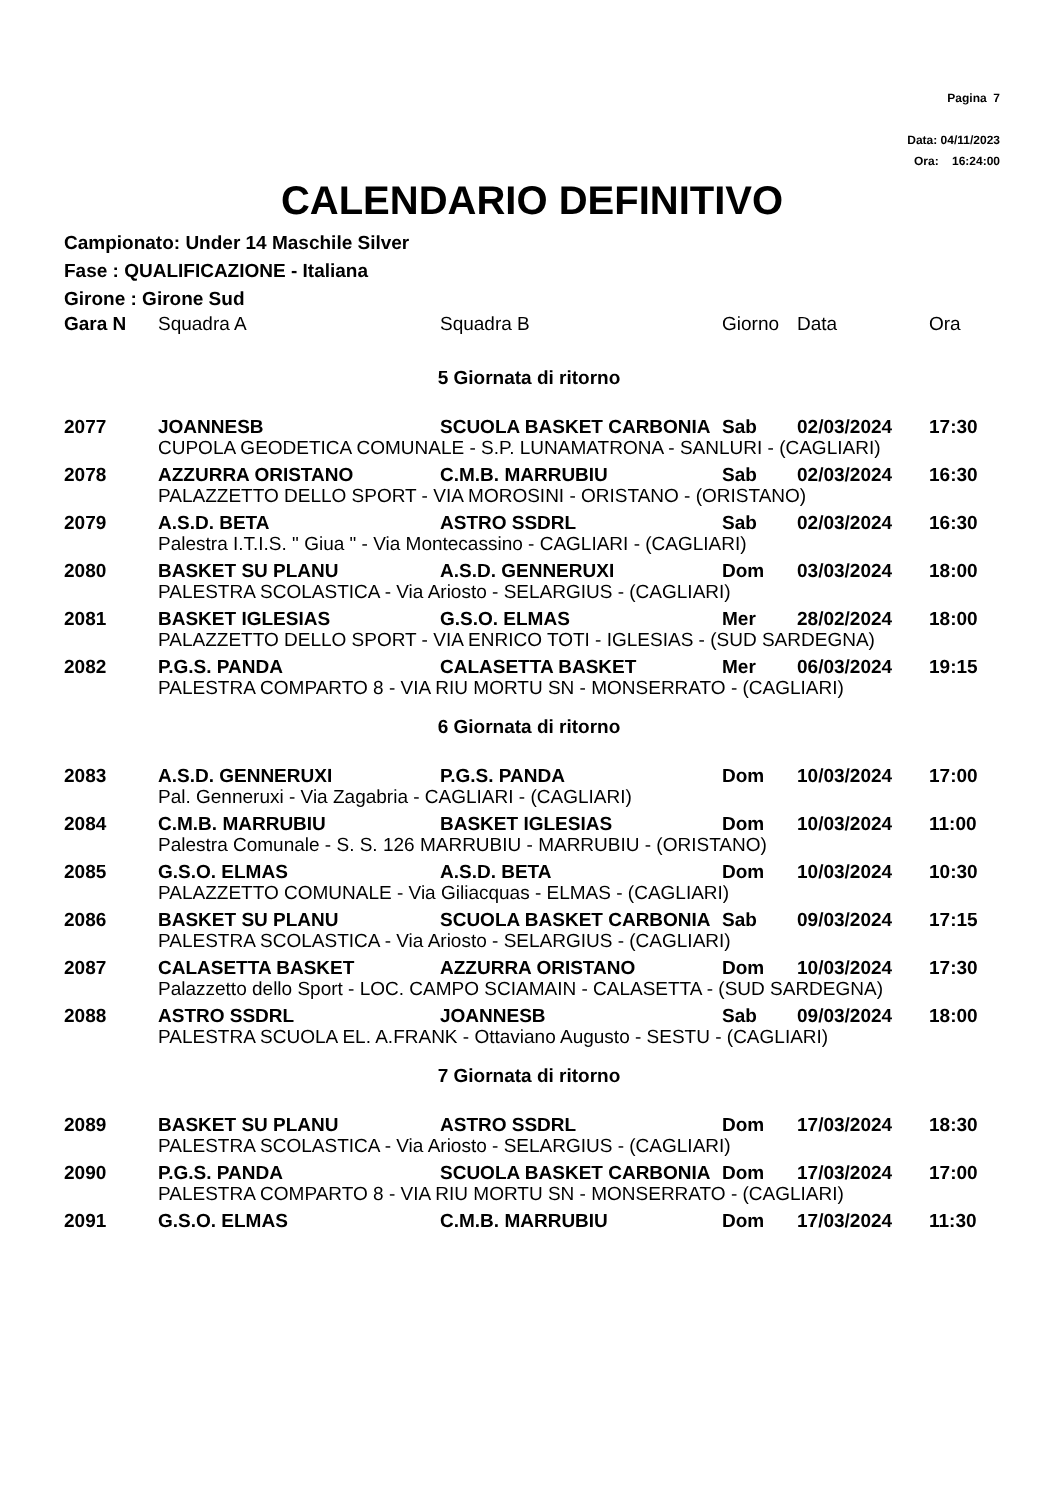Pagina 7
Data: 04/11/2023
Ora: 16:24:00
CALENDARIO DEFINITIVO
Campionato: Under 14 Maschile Silver
Fase : QUALIFICAZIONE - Italiana
Girone : Girone Sud
| Gara N | Squadra A | Squadra B | Giorno | Data | Ora |
| --- | --- | --- | --- | --- | --- |
| 5 Giornata di ritorno | | | | | |
| 2077 | JOANNESB | SCUOLA BASKET CARBONIA | Sab | 02/03/2024 | 17:30 |
| | CUPOLA GEODETICA COMUNALE - S.P. LUNAMATRONA - SANLURI - (CAGLIARI) | | | | |
| 2078 | AZZURRA ORISTANO | C.M.B. MARRUBIU | Sab | 02/03/2024 | 16:30 |
| | PALAZZETTO DELLO SPORT - VIA MOROSINI - ORISTANO - (ORISTANO) | | | | |
| 2079 | A.S.D. BETA | ASTRO SSDRL | Sab | 02/03/2024 | 16:30 |
| | Palestra I.T.I.S. " Giua " - Via Montecassino - CAGLIARI - (CAGLIARI) | | | | |
| 2080 | BASKET SU PLANU | A.S.D. GENNERUXI | Dom | 03/03/2024 | 18:00 |
| | PALESTRA SCOLASTICA - Via Ariosto - SELARGIUS - (CAGLIARI) | | | | |
| 2081 | BASKET IGLESIAS | G.S.O. ELMAS | Mer | 28/02/2024 | 18:00 |
| | PALAZZETTO DELLO SPORT - VIA ENRICO TOTI - IGLESIAS - (SUD SARDEGNA) | | | | |
| 2082 | P.G.S. PANDA | CALASETTA BASKET | Mer | 06/03/2024 | 19:15 |
| | PALESTRA COMPARTO 8 - VIA RIU MORTU SN - MONSERRATO - (CAGLIARI) | | | | |
| 6 Giornata di ritorno | | | | | |
| 2083 | A.S.D. GENNERUXI | P.G.S. PANDA | Dom | 10/03/2024 | 17:00 |
| | Pal. Genneruxi - Via Zagabria - CAGLIARI - (CAGLIARI) | | | | |
| 2084 | C.M.B. MARRUBIU | BASKET IGLESIAS | Dom | 10/03/2024 | 11:00 |
| | Palestra Comunale - S. S. 126 MARRUBIU - MARRUBIU - (ORISTANO) | | | | |
| 2085 | G.S.O. ELMAS | A.S.D. BETA | Dom | 10/03/2024 | 10:30 |
| | PALAZZETTO COMUNALE - Via Giliacquas - ELMAS - (CAGLIARI) | | | | |
| 2086 | BASKET SU PLANU | SCUOLA BASKET CARBONIA | Sab | 09/03/2024 | 17:15 |
| | PALESTRA SCOLASTICA - Via Ariosto - SELARGIUS - (CAGLIARI) | | | | |
| 2087 | CALASETTA BASKET | AZZURRA ORISTANO | Dom | 10/03/2024 | 17:30 |
| | Palazzetto dello Sport - LOC. CAMPO SCIAMAIN - CALASETTA - (SUD SARDEGNA) | | | | |
| 2088 | ASTRO SSDRL | JOANNESB | Sab | 09/03/2024 | 18:00 |
| | PALESTRA SCUOLA EL. A.FRANK - Ottaviano Augusto - SESTU - (CAGLIARI) | | | | |
| 7 Giornata di ritorno | | | | | |
| 2089 | BASKET SU PLANU | ASTRO SSDRL | Dom | 17/03/2024 | 18:30 |
| | PALESTRA SCOLASTICA - Via Ariosto - SELARGIUS - (CAGLIARI) | | | | |
| 2090 | P.G.S. PANDA | SCUOLA BASKET CARBONIA | Dom | 17/03/2024 | 17:00 |
| | PALESTRA COMPARTO 8 - VIA RIU MORTU SN - MONSERRATO - (CAGLIARI) | | | | |
| 2091 | G.S.O. ELMAS | C.M.B. MARRUBIU | Dom | 17/03/2024 | 11:30 |